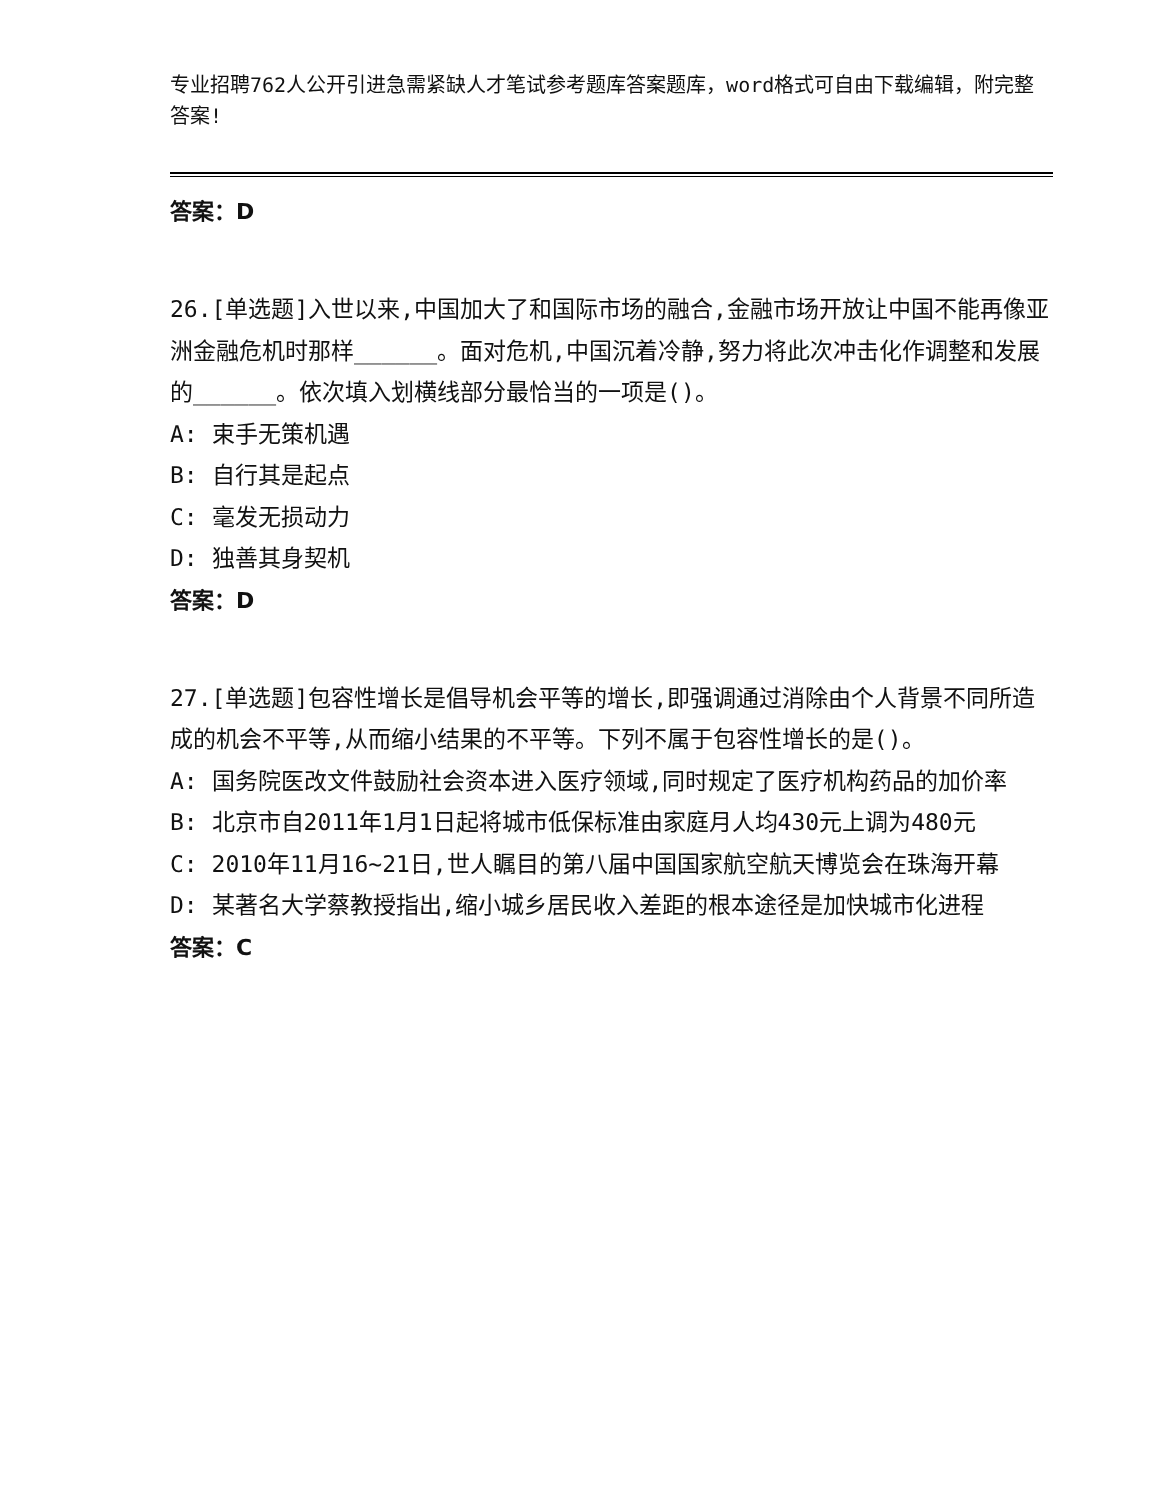专业招聘762人公开引进急需紧缺人才笔试参考题库答案题库，word格式可自由下载编辑，附完整答案!
答案：D
26.[单选题]入世以来,中国加大了和国际市场的融合,金融市场开放让中国不能再像亚洲金融危机时那样______。面对危机,中国沉着冷静,努力将此次冲击化作调整和发展的______。依次填入划横线部分最恰当的一项是()。
A: 束手无策机遇
B: 自行其是起点
C: 毫发无损动力
D: 独善其身契机
答案：D
27.[单选题]包容性增长是倡导机会平等的增长,即强调通过消除由个人背景不同所造成的机会不平等,从而缩小结果的不平等。下列不属于包容性增长的是()。
A: 国务院医改文件鼓励社会资本进入医疗领域,同时规定了医疗机构药品的加价率
B: 北京市自2011年1月1日起将城市低保标准由家庭月人均430元上调为480元
C: 2010年11月16~21日,世人瞩目的第八届中国国家航空航天博览会在珠海开幕
D: 某著名大学蔡教授指出,缩小城乡居民收入差距的根本途径是加快城市化进程
答案：C